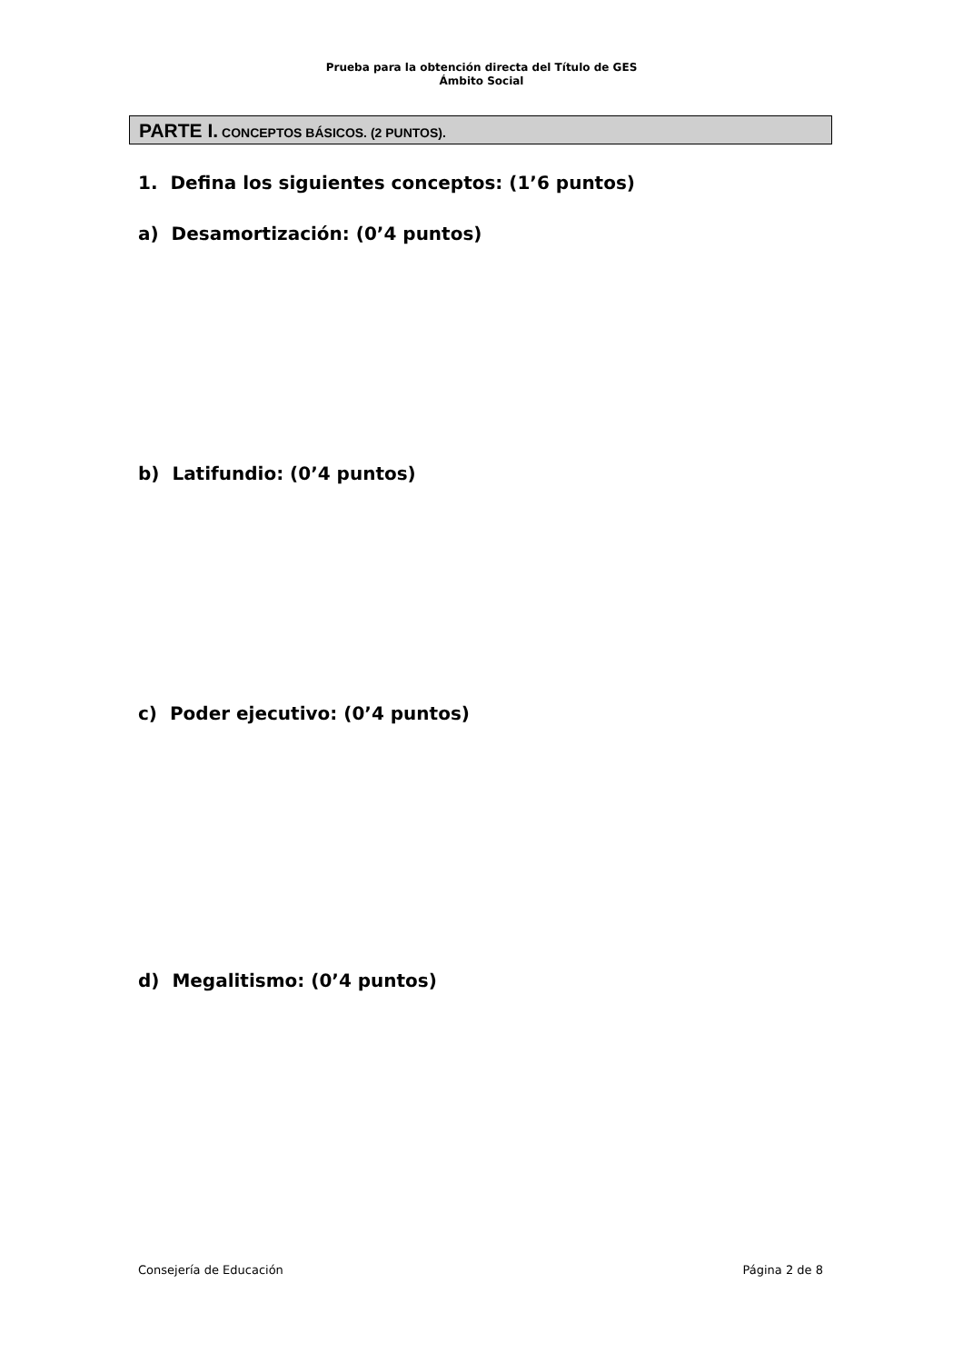Prueba para la obtención directa del Título de GES
Ámbito Social
PARTE I. CONCEPTOS BÁSICOS. (2 PUNTOS).
1. Defina los siguientes conceptos: (1’6 puntos)
a) Desamortización: (0’4 puntos)
b) Latifundio: (0’4 puntos)
c) Poder ejecutivo: (0’4 puntos)
d) Megalitismo: (0’4 puntos)
Consejería de Educación Página 2 de 8